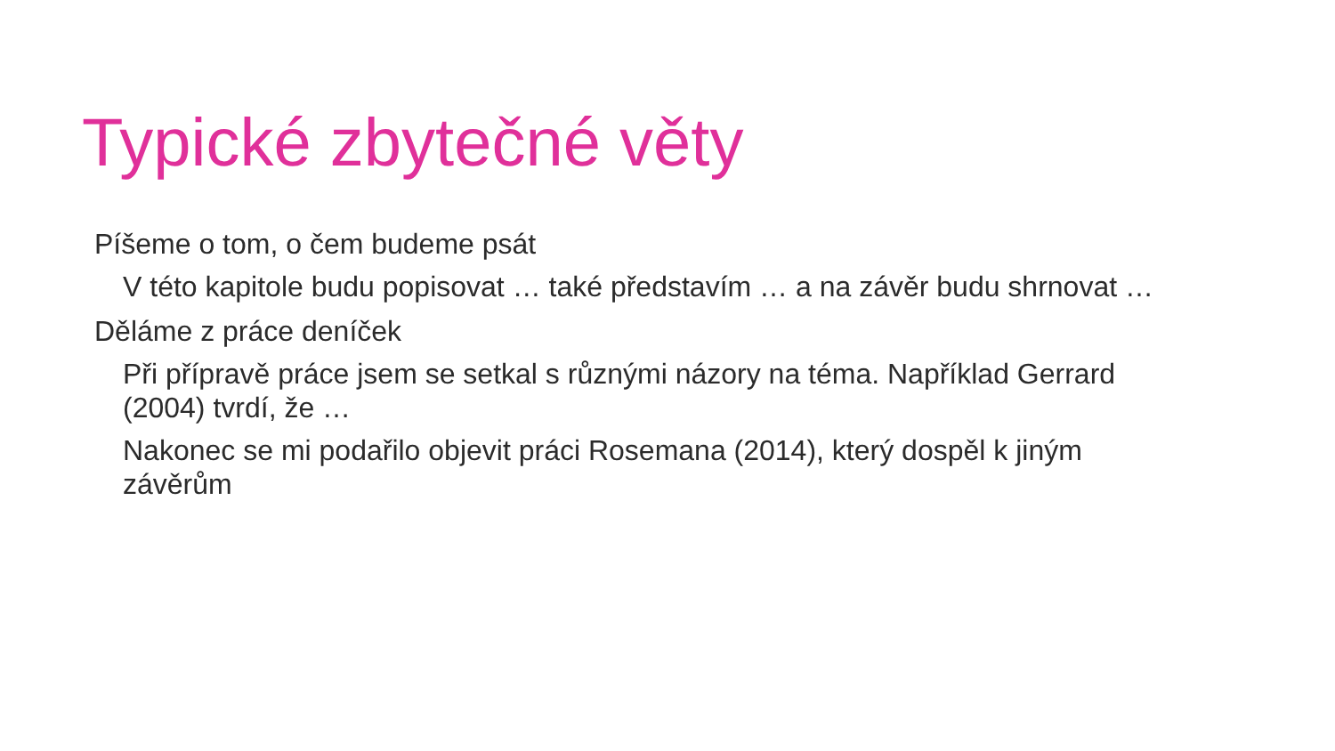Typické zbytečné věty
Píšeme o tom, o čem budeme psát
V této kapitole budu popisovat … také představím … a na závěr budu shrnovat …
Děláme z práce deníček
Při přípravě práce jsem se setkal s různými názory na téma. Například Gerrard (2004) tvrdí, že …
Nakonec se mi podařilo objevit práci Rosemana (2014), který dospěl k jiným závěrům